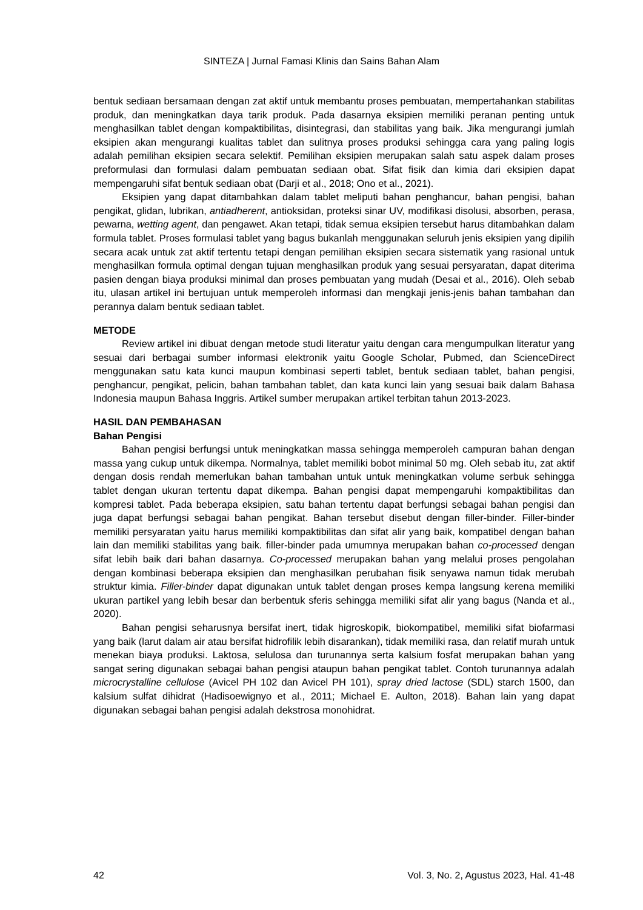SINTEZA | Jurnal Famasi Klinis dan Sains Bahan Alam
bentuk sediaan bersamaan dengan zat aktif untuk membantu proses pembuatan, mempertahankan stabilitas produk, dan meningkatkan daya tarik produk. Pada dasarnya eksipien memiliki peranan penting untuk menghasilkan tablet dengan kompaktibilitas, disintegrasi, dan stabilitas yang baik. Jika mengurangi jumlah eksipien akan mengurangi kualitas tablet dan sulitnya proses produksi sehingga cara yang paling logis adalah pemilihan eksipien secara selektif. Pemilihan eksipien merupakan salah satu aspek dalam proses preformulasi dan formulasi dalam pembuatan sediaan obat. Sifat fisik dan kimia dari eksipien dapat mempengaruhi sifat bentuk sediaan obat (Darji et al., 2018; Ono et al., 2021).
Eksipien yang dapat ditambahkan dalam tablet meliputi bahan penghancur, bahan pengisi, bahan pengikat, glidan, lubrikan, antiadherent, antioksidan, proteksi sinar UV, modifikasi disolusi, absorben, perasa, pewarna, wetting agent, dan pengawet. Akan tetapi, tidak semua eksipien tersebut harus ditambahkan dalam formula tablet. Proses formulasi tablet yang bagus bukanlah menggunakan seluruh jenis eksipien yang dipilih secara acak untuk zat aktif tertentu tetapi dengan pemilihan eksipien secara sistematik yang rasional untuk menghasilkan formula optimal dengan tujuan menghasilkan produk yang sesuai persyaratan, dapat diterima pasien dengan biaya produksi minimal dan proses pembuatan yang mudah (Desai et al., 2016). Oleh sebab itu, ulasan artikel ini bertujuan untuk memperoleh informasi dan mengkaji jenis-jenis bahan tambahan dan perannya dalam bentuk sediaan tablet.
METODE
Review artikel ini dibuat dengan metode studi literatur yaitu dengan cara mengumpulkan literatur yang sesuai dari berbagai sumber informasi elektronik yaitu Google Scholar, Pubmed, dan ScienceDirect menggunakan satu kata kunci maupun kombinasi seperti tablet, bentuk sediaan tablet, bahan pengisi, penghancur, pengikat, pelicin, bahan tambahan tablet, dan kata kunci lain yang sesuai baik dalam Bahasa Indonesia maupun Bahasa Inggris. Artikel sumber merupakan artikel terbitan tahun 2013-2023.
HASIL DAN PEMBAHASAN
Bahan Pengisi
Bahan pengisi berfungsi untuk meningkatkan massa sehingga memperoleh campuran bahan dengan massa yang cukup untuk dikempa. Normalnya, tablet memiliki bobot minimal 50 mg. Oleh sebab itu, zat aktif dengan dosis rendah memerlukan bahan tambahan untuk untuk meningkatkan volume serbuk sehingga tablet dengan ukuran tertentu dapat dikempa. Bahan pengisi dapat mempengaruhi kompaktibilitas dan kompresi tablet. Pada beberapa eksipien, satu bahan tertentu dapat berfungsi sebagai bahan pengisi dan juga dapat berfungsi sebagai bahan pengikat. Bahan tersebut disebut dengan filler-binder. Filler-binder memiliki persyaratan yaitu harus memiliki kompaktibilitas dan sifat alir yang baik, kompatibel dengan bahan lain dan memiliki stabilitas yang baik. filler-binder pada umumnya merupakan bahan co-processed dengan sifat lebih baik dari bahan dasarnya. Co-processed merupakan bahan yang melalui proses pengolahan dengan kombinasi beberapa eksipien dan menghasilkan perubahan fisik senyawa namun tidak merubah struktur kimia. Filler-binder dapat digunakan untuk tablet dengan proses kempa langsung kerena memiliki ukuran partikel yang lebih besar dan berbentuk sferis sehingga memiliki sifat alir yang bagus (Nanda et al., 2020).
Bahan pengisi seharusnya bersifat inert, tidak higroskopik, biokompatibel, memiliki sifat biofarmasi yang baik (larut dalam air atau bersifat hidrofilik lebih disarankan), tidak memiliki rasa, dan relatif murah untuk menekan biaya produksi. Laktosa, selulosa dan turunannya serta kalsium fosfat merupakan bahan yang sangat sering digunakan sebagai bahan pengisi ataupun bahan pengikat tablet. Contoh turunannya adalah microcrystalline cellulose (Avicel PH 102 dan Avicel PH 101), spray dried lactose (SDL) starch 1500, dan kalsium sulfat dihidrat (Hadisoewignyo et al., 2011; Michael E. Aulton, 2018). Bahan lain yang dapat digunakan sebagai bahan pengisi adalah dekstrosa monohidrat.
42 Vol. 3, No. 2, Agustus 2023, Hal. 41-48